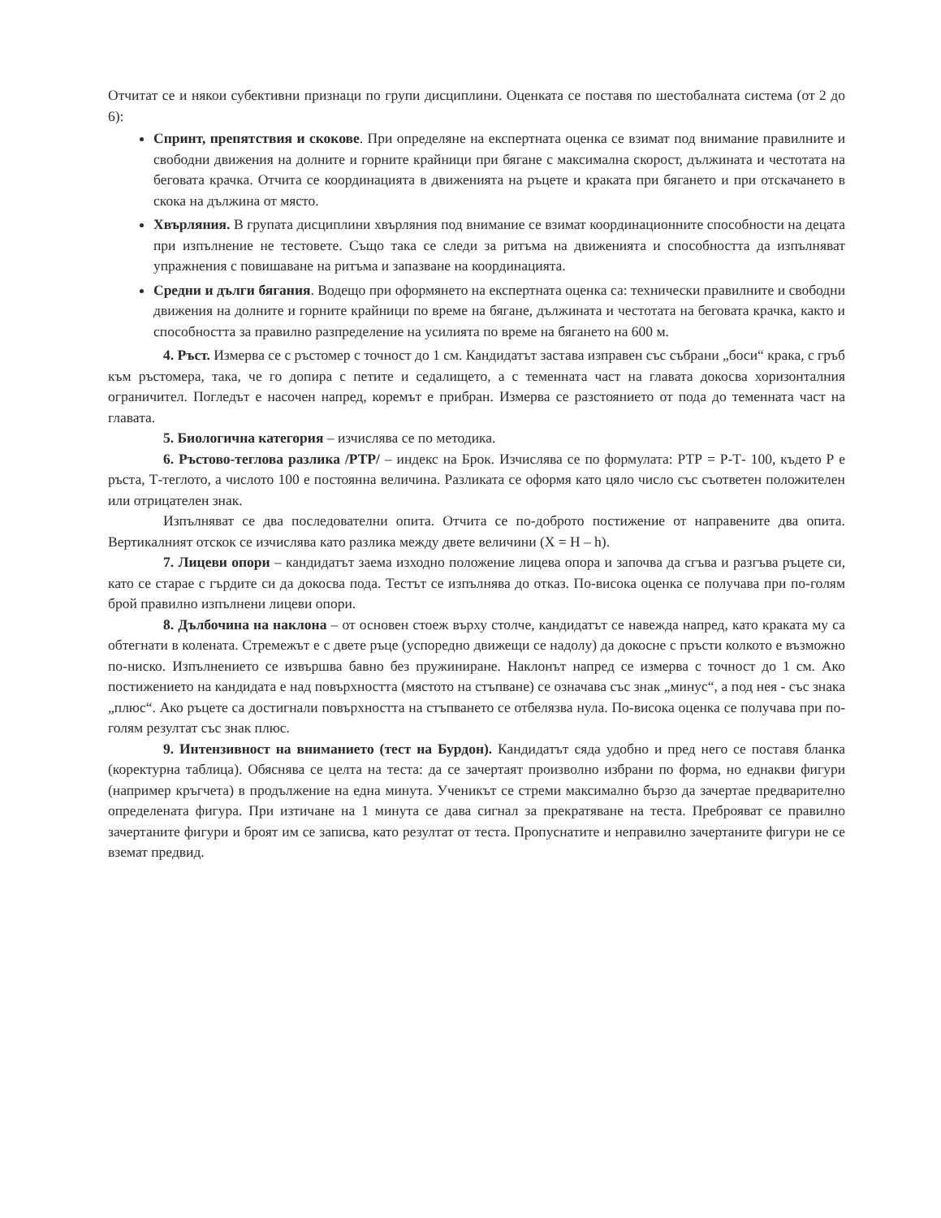Отчитат се и някои субективни признаци по групи дисциплини. Оценката се поставя по шестобалната система (от 2 до 6):
Спринт, препятствия и скокове. При определяне на експертната оценка се взимат под внимание правилните и свободни движения на долните и горните крайници при бягане с максимална скорост, дължината и честотата на беговата крачка. Отчита се координацията в движенията на ръцете и краката при бягането и при отскачането в скока на дължина от място.
Хвърляния. В групата дисциплини хвърляния под внимание се взимат координационните способности на децата при изпълнение не тестовете. Също така се следи за ритъма на движенията и способността да изпълняват упражнения с повишаване на ритъма и запазване на координацията.
Средни и дълги бягания. Водещо при оформянето на експертната оценка са: технически правилните и свободни движения на долните и горните крайници по време на бягане, дължината и честотата на беговата крачка, както и способността за правилно разпределение на усилията по време на бягането на 600 м.
4. Ръст. Измерва се с ръстомер с точност до 1 см. Кандидатът застава изправен със събрани „боси“ крака, с гръб към ръстомера, така, че го допира с петите и седалището, а с теменната част на главата докосва хоризонталния ограничител. Погледът е насочен напред, коремът е прибран. Измерва се разстоянието от пода до теменната част на главата.
5. Биологична категория – изчислява се по методика.
6. Ръстово-теглова разлика /РТР/ – индекс на Брок. Изчислява се по формулата: РТР = Р-Т- 100, където Р е ръста, Т-теглото, а числото 100 е постоянна величина. Разликата се оформя като цяло число със съответен положителен или отрицателен знак.
Изпълняват се два последователни опита. Отчита се по-доброто постижение от направените два опита. Вертикалният отскок се изчислява като разлика между двете величини (X = H – h).
7. Лицеви опори – кандидатът заема изходно положение лицева опора и започва да сгъва и разгъва ръцете си, като се старае с гърдите си да докосва пода. Тестът се изпълнява до отказ. По-висока оценка се получава при по-голям брой правилно изпълнени лицеви опори.
8. Дълбочина на наклона – от основен стоеж върху столче, кандидатът се навежда напред, като краката му са обтегнати в колената. Стремежът е с двете ръце (успоредно движещи се надолу) да докосне с пръсти колкото е възможно по-ниско. Изпълнението се извършва бавно без пружиниране. Наклонът напред се измерва с точност до 1 см. Ако постижението на кандидата е над повърхността (мястото на стъпване) се означава със знак „минус“, а под нея - със знака „плюс“. Ако ръцете са достигнали повърхността на стъпването се отбелязва нула. По-висока оценка се получава при по-голям резултат със знак плюс.
9. Интензивност на вниманието (тест на Бурдон). Кандидатът сяда удобно и пред него се поставя бланка (коректурна таблица). Обяснява се целта на теста: да се зачертаят произволно избрани по форма, но еднакви фигури (например кръгчета) в продължение на една минута. Ученикът се стреми максимално бързо да зачертае предварително определената фигура. При изтичане на 1 минута се дава сигнал за прекратяване на теста. Преброяват се правилно зачертаните фигури и броят им се записва, като резултат от теста. Пропуснатите и неправилно зачертаните фигури не се вземат предвид.